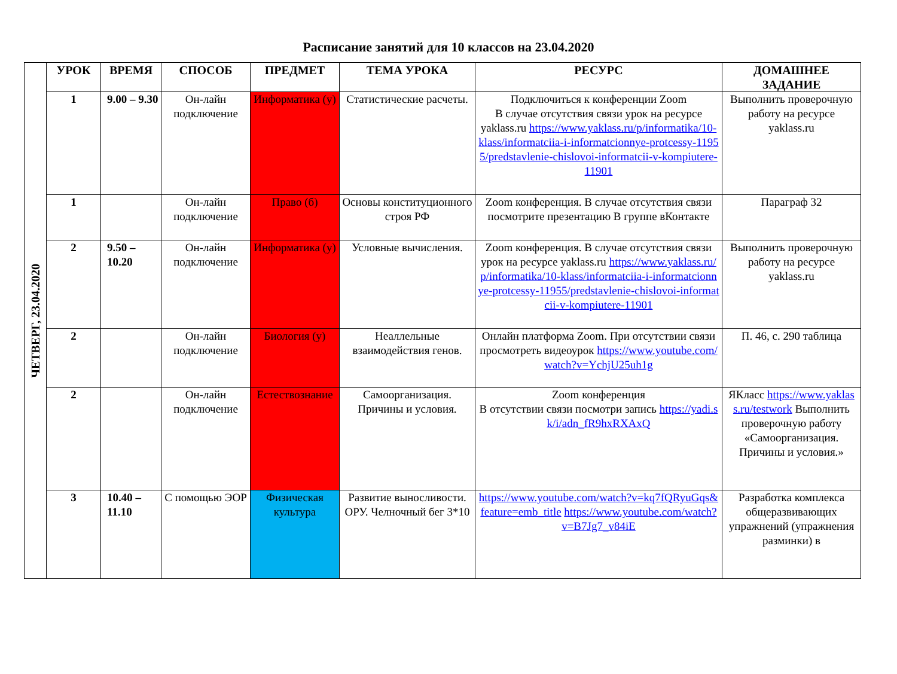Расписание занятий для 10 классов на 23.04.2020
| ЧЕТВЕРГ, 23.04.2020 | УРОК | ВРЕМЯ | СПОСОБ | ПРЕДМЕТ | ТЕМА УРОКА | РЕСУРС | ДОМАШНЕЕ ЗАДАНИЕ |
| | 1 | 9.00 – 9.30 | Он-лайн подключение | Информатика (у) | Статистические расчеты. | Подключиться к конференции Zoom В случае отсутствия связи урок на ресурсе yaklass.ru https://www.yaklass.ru/p/informatika/10-klass/informatciia-i-informatcionnye-protcessy-11955/predstavlenie-chislovoi-informatcii-v-kompiutere-11901 | Выполнить проверочную работу на ресурсе yaklass.ru |
| | 1 | | Он-лайн подключение | Право (б) | Основы конституционного строя РФ | Zoom конференция. В случае отсутствия связи посмотрите презентацию В группе вКонтакте | Параграф 32 |
| | 2 | 9.50 – 10.20 | Он-лайн подключение | Информатика (у) | Условные вычисления. | Zoom конференция. В случае отсутствия связи урок на ресурсе yaklass.ru https://www.yaklass.ru/p/informatika/10-klass/informatciia-i-informatcionnye-protcessy-11955/predstavlenie-chislovoi-informatcii-v-kompiutere-11901 | Выполнить проверочную работу на ресурсе yaklass.ru |
| | 2 | | Он-лайн подключение | Биология (у) | Неаллельные взаимодействия генов. | Онлайн платформа Zoom. При отсутствии связи просмотреть видеоурок https://www.youtube.com/watch?v=YchjU25uh1g | П. 46, с. 290 таблица |
| | 2 | | Он-лайн подключение | Естествознание | Самоорганизация. Причины и условия. | Zoom конференция В отсутствии связи посмотри запись https://yadi.sk/i/adn_fR9hxRXAxQ | ЯКласс https://www.yaklass.ru/testwork Выполнить проверочную работу «Самоорганизация. Причины и условия.» |
| | 3 | 10.40 – 11.10 | С помощью ЭОР | Физическая культура | Развитие выносливости. ОРУ. Челночный бег 3*10 | https://www.youtube.com/watch?v=kq7fQRyuGqs&feature=emb_title https://www.youtube.com/watch?v=B7Jg7_v84iE | Разработка комплекса общеразвивающих упражнений (упражнения разминки) в |